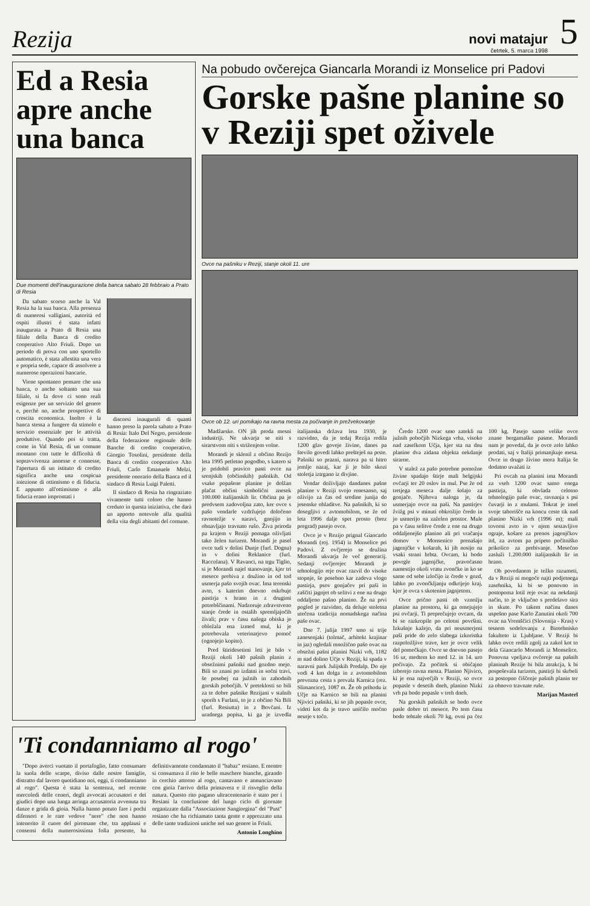Rezija
novi matajur
četrtek, 5. marca 1998
5
Ed a Resia apre anche una banca
Due momenti dell'inaugurazione della banca sabato 28 febbraio a Prato di Resia
Da sabato scorso anche la Val Resia ha la sua banca. Alla presenza di numerosi valligiani, autorità ed ospiti illustri é stata infatti inaugurata a Prato di Resia una filiale della Banca di credito cooperativo Alto Friuli. Dopo un periodo di prova con uno sportello automatico, è stata allestita una vera e propria sede, capace di assolvere a numerose operazioni bancarie.
Viene spontaneo pensare che una banca, o anche soltanto una sua filiale, si fa dove ci sono reali esigenze per un servizio del genere e, perchè no, anche prospettive di crescita economica. Inoltre è la banca stessa a fungere da stimolo e servizio essenziale per le attività produttive. Quando poi si tratta, come in Val Resia, di un comune montano con tutte le difficoltà di sopravvivenza annesse e connesse, l'apertura di un istituto di credito significa anche una cospicua iniezione di ottimismo e di fiducia. E appunto all'ottimismo e alla fiducia erano improntati i
discorsi inaugurali di quanti hanno preso la parola sabato a Prato di Resia: Italo Del Negro, presidente della federazione regionale delle Banche di credito cooperativo, Giorgio Tosolini, presidente della Banca di credito cooperativo Alto Friuli, Carlo Emanuele Melzi, presidente onorario della Banca ed il sindaco di Resia Luigi Paletti.
Il sindaco di Resia ha ringraziato vivamente tutti coloro che hanno creduto in questa iniziativa, che darà un apporto notevole alla qualità della vita degli abitanti del comune.
Na pobudo ovčerejca Giancarla Morandi iz Monselice pri Padovi
Gorske pašne planine so v Reziji spet oživele
Ovce na pašniku v Reziji, stanje okoli 11. ure
Ovce ob 12. uri pomikajo na ravna mesta za počivanje in prežvekovanje
Madžarske. ON jih proda mesni industriji. Ne ukvarja se niti s sirarstvom niti s striženjem volne.
Morandi je sklenil z občino Rezijo leta 1995 petletno pogodbo, s katero si je pridobil pravico pasti ovce na srenjskih (občinskih) pašnikih. Od vsake popašene planine je dolžan plačat občini simbolični znesek 100.000 italijanskih lir. Občina pa je predvsem zadovoljna zato, ker ovce s pašo vendarle vzdržujejo določeno ravnotežje v naravi, gnojijo in obnavljajo travnato rušo. Živa priroda pa krajem v Reziji pomaga oživljati tako želen turizem. Morandi je pasel ovce tudi v dolini Dunje (furl. Dogna) in v dolini Reklanice (furl. Raccolana). V Ravanci, na trgu Tiglio, si je Morandi najel stanovanje, kjer tri mesece prebiva z družino in od tod usmerja pašo svojih ovac. Ima terenski avto, s katerim dnevno oskrbuje pastirja s hrano in z drugimi potrebščinami. Nadzoruje zdravstveno stanje črede in ostalih spremljajočih živali; prav v času našega obiska je obležala ena izmed mul, ki je potrebovala veterinarjevo pomoč (ognojejo kopito).
Pred štiridesetimi leti je bilo v Reziji okoli 140 pašnih planin z obsežnimi pašniki nad gozdno mejo. Bili so znani po izdatni in sočni travi, še posebej na južnih in zahodnih gorskih pobočjih. V preteklosti so bili za te dobre pašnike Rezijani v stalnih sporih s Furlani, to je z občino Na Bili (furl. Resiutta) in z Bovčani. Iz uradnega popisa, ki ga je izvedla italijanska država leta 1930, je razvidno, da je tedaj Rezija redila 1200 glav goveje živine, danes pa število govedi lahko prešteješ na prste. Pašniki so prazni, narava pa si hitro jemlje nazaj, kar ji je bilo skozi stoletja iztrgano iz divjine.
Vendar doživljajo dandanes pašne planine v Reziji svojo renesanso, saj oživijo za čas od sredine junija do jesenske ohladitve. Na pašnikih, ki so dosegljivi z avtomobilom, se že od leta 1996 dalje spet prosto (brez pregrad) pasejo ovce.
Ovce je v Rezijo prignal Giancarlo Morandi (roj. 1954) iz Monselice pri Padovi. Z ovčjerejo se družina Morandi ukvarja že več generacij. Sedanji ovčjerejec Morandi je tehnologijo reje ovac razvil do visoke stopnje, še posebno kar zadeva vlogo pastirja, psov gonjačev pri paši in zaščiti jagnjet ob selitvi z ene na drugo oddaljeno pašno planino. Že na prvi pogled je razvidno, da deluje stoletna utečena tradicija nomadskega načina paše ovac.
Dne 7. julija 1997 smo si trije zanesenjaki (tolmač, arhitekt krajinar in jaz) ogledali množično pašo ovac na obsežni pašni planini Nizki vrh, 1182 m nad dolino Učje v Reziji, ki spada v naravni park Julijskih Predalp. Do nje vodi 4 km dolga in z avtomobilom prevozna cesta s prevala Karnica (rez. Slimancice), 1087 m. Že ob prihodu iz Učje na Karnico so bili na planini Njivici pašniki, ki so jih popasle ovce, videti kot da je travo uničilo močno neurje s točo.
Čredo 1200 ovac smo zatekli na južnih pobočjih Nizkega vrha, visoko nad zaselkom Učja, kjer sta na dnu planine dva zidana objekta nekdanje sirarne.
V stalež za pašo potrebne pomožne živine spadajo štirje mali belgijski ovčarji ter 20 oslov in mul. Pse že od tretjega meseca dalje šolajo za gonjače. Njihova naloga je, da usmerjajo ovce na paši. Na pastirjev žvižg psi v minuti obkrožijo čredo in jo usmerijo na zaželen prostor. Mule pa v času selitve črede z ene na drugo oddaljenejšo planino ali pri vračanju domov v Monsenico prenašajo jagenjčke v košarah, ki jih nosijo na vsaki strani hrbta. Ovcam, ki bodo povrgle jagenjčke, pravočasno namestijo okoli vratu zvončke in ko se same od sebe izločijo iz črede v gozd, lahko po zvončkljanju odkrijejo kraj, kjer je ovca s skotenim jagnjetom.
Ovce prično pasti ob vznožju planine na prostoru, ki ga omejujejo psi ovčarji. Ti preprečujejo ovcam, da bi se razkropile po celotni površini. Izkušnje kažejo, da pri neusmerjeni paši pride do zelo slabega izkoristka razpoložljive trave, ker je ovce velik del pomečkajo. Ovce se dnevno pasejo 16 ur, medtem ko med 12. in 14. uro počivajo. Za počitek si običajno izberejo ravna mesta. Planino Njivico, ki je ena največjih v Reziji, so ovce popasle v desetih dneh, planino Nizki vrh pa bodo popasle v treh dneh.
Na gorskih pašnikih se bodo ovce pasle dobre tri mesece. Po tem času bodo tehtale okoli 70 kg, ovni pa čez 100 kg. Pasejo samo velike ovce znane bergamaške pasme. Morandi nam je povedal, da je ovce zelo lahko prodati, saj v Italiji primanjkuje mesa. Ovce in drugo živino mora Italija še dodatno uvažati iz
Pri ovcah na planini ima Morandi za vseh 1200 ovac samo enega pastirja, ki obvlada celotno tehnologijo paše ovac, ravnanja s psi čuvarji in z mulami. Tokrat je imel svoje taborišče na koncu ceste tik nad planino Nizki vrh (1996 m); mali tovorni avto in v njem sestavljive ograje, košare za prenos jagenjčkov itd, za avtom pa pripeto počitniško prikolico za prebivanje. Mesečno zasluži 1.200.000 italijanskih lir in hrano.
Ob povedanem je težko razumeti, da v Reziji ni mogoče najti podjetnega zasebnika, ki bi se ponovno in postopoma lotil reje ovac na nekdanji način, to je vključno s predelavo sira in skute. Po takem načinu danes uspešno pase Karlo Zanutini okoli 700 ovac na Vremščici (Slovenija - Kras) v tesnem sodelovanju z Biotehnisko fakulteto iz Ljubljane. V Reziji bi lahko ovce redili zgolj za zakol kot to dela Giancarlo Morandi iz Monselice. Ponovna vpeljava ovčereje na pašnih planinah Rezije bi bila atrakcja, k bi pospeševala turizem, pastirji bi skrbeli za postopno čiščenje pašnih planin ter za obnovo travnate ruše.
Marijan Masterl
'Ti condanniamo al rogo'
"Dopo averci vuotato il portafoglio, fatto consumare la suola delle scarpe, diviso dalle nostre famiglie, distratto dal lavoro quotidiano noi, oggi, ti condanniamo al rogo". Questa è stata la sentenza, nel recente mercoledì delle ceneri, degli avvocati accusatori e dei giudici dopo una lunga arringa accusatoria avvenuta tra danze e grida di gioia. Nulla hanno potuto fare i pochi difensori e le rare vedove "nere" che non hanno intenerito il cuore del piromane che, tra applausi e consensi della numerosissima folla presente, ha definitivamente condannato il "babaz" resiano. E mentre si consumava il rito le belle maschere bianche, girando in cerchio attorno al rogo, cantavano e annunciavano con gioia l'arrivo della primavera e il risveglio della natura. Questo rito pagano ultracentenario è stato per i Resiani la conclusione del lungo ciclo di giornate organizzate dalla "Associazione Sangiorgina" del "Pust" resiano che ha richiamato tanta gente e apprezzato una delle tante tradizioni uniche nel suo genere in Friuli.
Antonio Longhino